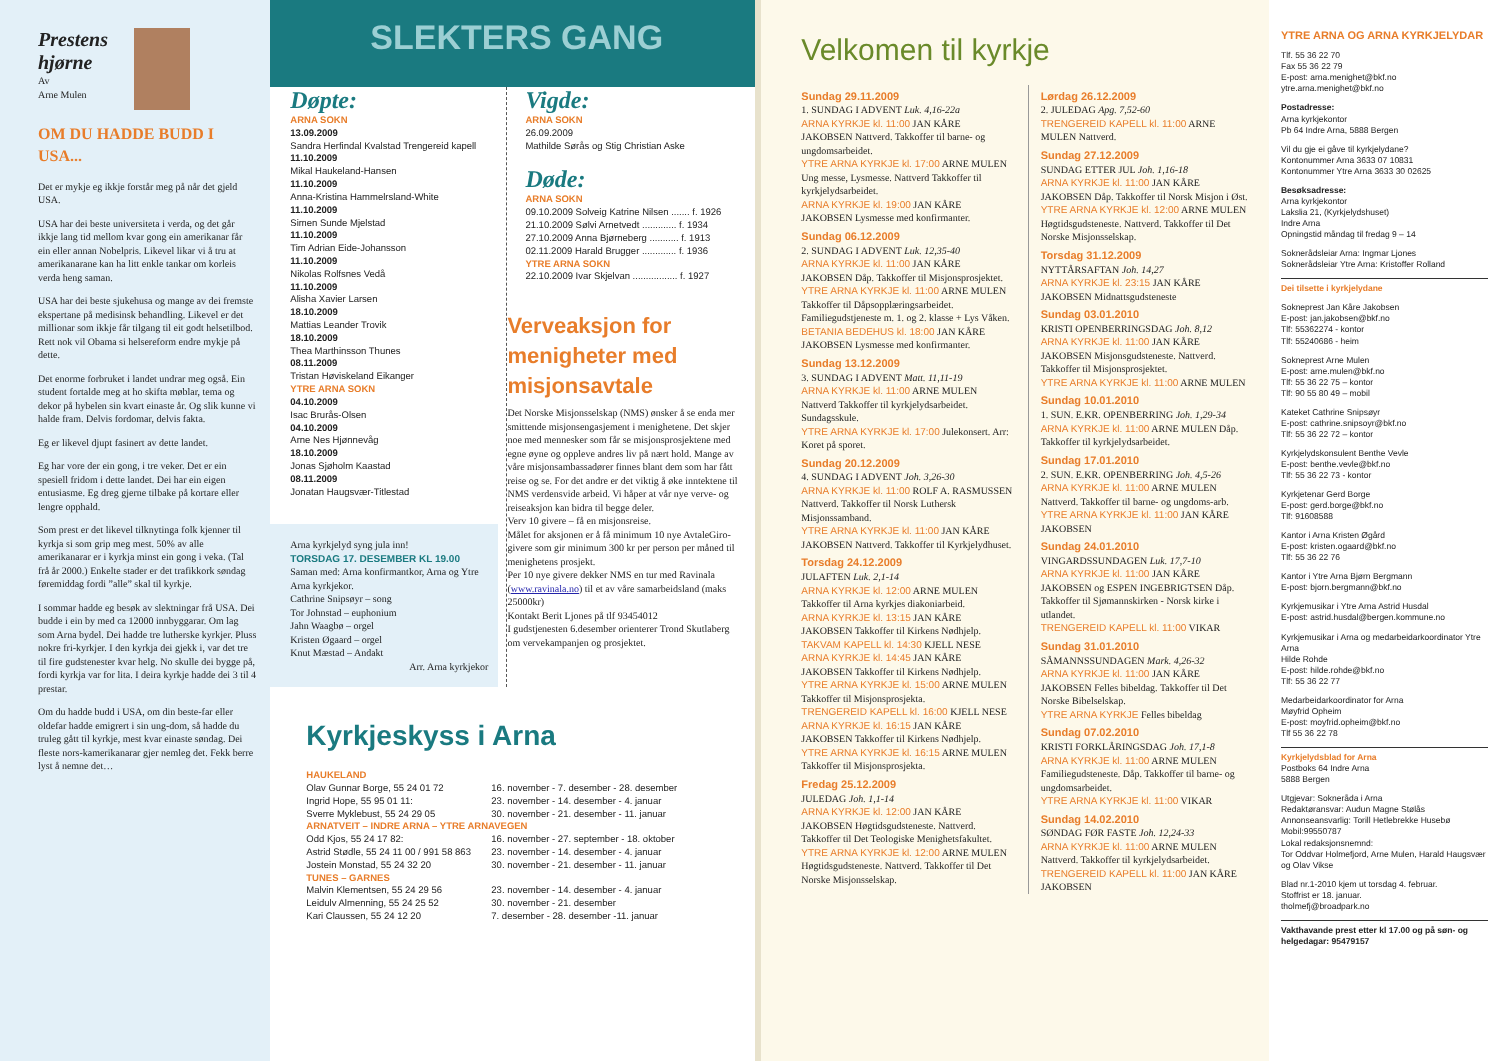Prestens
hjørne
Av
Arne Mulen
OM DU HADDE BUDD I USA...
Det er mykje eg ikkje forstår meg på når det gjeld USA.
USA har dei beste universiteta i verda, og det går ikkje lang tid mellom kvar gong ein amerikanar får ein eller annan Nobelpris. Likevel likar vi å tru at amerikanarane kan ha litt enkle tankar om korleis verda heng saman.
USA har dei beste sjukehusa og mange av dei fremste ekspertane på medisinsk behandling. Likevel er det millionar som ikkje får tilgang til eit godt helsetilbod. Rett nok vil Obama si helsereform endre mykje på dette.
Det enorme forbruket i landet undrar meg også. Ein student fortalde meg at ho skifta møblar, tema og dekor på hybelen sin kvart einaste år. Og slik kunne vi halde fram. Delvis fordomar, delvis fakta.
Eg er likevel djupt fasinert av dette landet.
Eg har vore der ein gong, i tre veker. Det er ein spesiell fridom i dette landet. Dei har ein eigen entusiasme. Eg dreg gjerne tilbake på kortare eller lengre opphald.
Som prest er det likevel tilknytinga folk kjenner til kyrkja si som grip meg mest. 50% av alle amerikanarar er i kyrkja minst ein gong i veka. (Tal frå år 2000.) Enkelte stader er det trafikkork søndag føremiddag fordi ”alle” skal til kyrkje.
I sommar hadde eg besøk av slektningar frå USA. Dei budde i ein by med ca 12000 innbyggarar. Om lag som Arna bydel. Dei hadde tre lutherske kyrkjer. Pluss nokre fri-kyrkjer. I den kyrkja dei gjekk i, var det tre til fire gudstenester kvar helg. No skulle dei bygge på, fordi kyrkja var for lita. I deira kyrkje hadde dei 3 til 4 prestar.
Om du hadde budd i USA, om din beste-far eller oldefar hadde emigrert i sin ung-dom, så hadde du truleg gått til kyrkje, mest kvar einaste søndag. Dei fleste nors-kamerikanarar gjer nemleg det. Fekk berre lyst å nemne det…
SLEKTERS GANG
Døpte:
ARNA SOKN
13.09.2009
Sandra Herfindal Kvalstad Trengereid kapell
11.10.2009
Mikal Haukeland-Hansen
11.10.2009
Anna-Kristina Hammelrsland-White
11.10.2009
Simen Sunde Mjelstad
11.10.2009
Tim Adrian Eide-Johansson
11.10.2009
Nikolas Rolfsnes Vedå
11.10.2009
Alisha Xavier Larsen
18.10.2009
Mattias Leander Trovik
18.10.2009
Thea Marthinsson Thunes
08.11.2009
Tristan Høviskeland Eikanger
YTRE ARNA SOKN
04.10.2009
Isac Brurås-Olsen
04.10.2009
Arne Nes Hjønnevåg
18.10.2009
Jonas Sjøholm Kaastad
08.11.2009
Jonatan Haugsvær-Titlestad
Arna kyrkjelyd syng jula inn!
TORSDAG 17. DESEMBER KL 19.00
Saman med: Arna konfirmantkor, Arna og Ytre Arna kyrkjekor.
Cathrine Snipsøyr – song
Tor Johnstad – euphonium
Jahn Waagbø – orgel
Kristen Øgaard – orgel
Knut Mæstad – Andakt
Arr. Arna kyrkjekor
Vigde:
ARNA SOKN
26.09.2009
Mathilde Sørås og Stig Christian Aske
Døde:
ARNA SOKN
09.10.2009 Solveig Katrine Nilsen ....... f. 1926
21.10.2009 Sølvi Arnetvedt ............. f. 1934
27.10.2009 Anna Bjørneberg ........... f. 1913
02.11.2009 Harald Brugger ............. f. 1936
YTRE ARNA SOKN
22.10.2009 Ivar Skjelvan ................. f. 1927
Verveaksjon for menigheter med misjonsavtale
Det Norske Misjonsselskap (NMS) ønsker å se enda mer smittende misjonsengasjement i menighetene. Det skjer noe med mennesker som får se misjonsprosjektene med egne øyne og oppleve andres liv på nært hold. Mange av våre misjonsambassadører finnes blant dem som har fått reise og se. For det andre er det viktig å øke inntektene til NMS verdensvide arbeid. Vi håper at vår nye verve- og reiseaksjon kan bidra til begge deler.
Verv 10 givere – få en misjonsreise.
Målet for aksjonen er å få minimum 10 nye AvtaleGiro-givere som gir minimum 300 kr per person per måned til menighetens prosjekt.
Per 10 nye givere dekker NMS en tur med Ravinala (www.ravinala.no) til et av våre samarbeidsland (maks 25000kr)
Kontakt Berit Ljones på tlf 93454012
I gudstjenesten 6.desember orienterer Trond Skutlaberg om vervekampanjen og prosjektet.
Kyrkjeskyss i Arna
HAUKELAND
Olav Gunnar Borge, 55 24 01 72
Ingrid Hope, 55 95 01 11:
Sverre Myklebust, 55 24 29 05
16. november - 7. desember - 28. desember
23. november - 14. desember - 4. januar
30. november - 21. desember - 11. januar
ARNATVEIT – INDRE ARNA – YTRE ARNAVEGEN
Odd Kjos, 55 24 17 82:
Astrid Stødle, 55 24 11 00 / 991 58 863
Jostein Monstad, 55 24 32 20
16. november - 27. september - 18. oktober
23. november - 14. desember - 4. januar
30. november - 21. desember - 11. januar
TUNES – GARNES
Malvin Klementsen, 55 24 29 56
Leidulv Almenning, 55 24 25 52
Kari Claussen, 55 24 12 20
23. november - 14. desember - 4. januar
30. november - 21. desember
7. desember - 28. desember -11. januar
Velkomen til kyrkje
Sundag 29.11.2009
1. SUNDAG I ADVENT Luk. 4,16-22a
ARNA KYRKJE kl. 11:00 JAN KÅRE JAKOBSEN Nattverd. Takkoffer til barne- og ungdomsarbeidet.
YTRE ARNA KYRKJE kl. 17:00 ARNE MULEN Ung messe, Lysmesse. Nattverd Takkoffer til kyrkjelydsarbeidet.
ARNA KYRKJE kl. 19:00 JAN KÅRE JAKOBSEN Lysmesse med konfirmanter.
Sundag 06.12.2009
2. SUNDAG I ADVENT Luk. 12,35-40
ARNA KYRKJE kl. 11:00 JAN KÅRE JAKOBSEN Dåp. Takkoffer til Misjonsprosjektet.
YTRE ARNA KYRKJE kl. 11:00 ARNE MULEN Takkoffer til Dåpsopplæringsarbeidet. Familiegudstjeneste m. 1. og 2. klasse + Lys Våken.
BETANIA BEDEHUS kl. 18:00 JAN KÅRE JAKOBSEN Lysmesse med konfirmanter.
Sundag 13.12.2009
3. SUNDAG I ADVENT Matt. 11,11-19
ARNA KYRKJE kl. 11:00 ARNE MULEN Nattverd Takkoffer til kyrkjelydsarbeidet. Sundagsskule.
YTRE ARNA KYRKJE kl. 17:00 Julekonsert. Arr: Koret på sporet.
Sundag 20.12.2009
4. SUNDAG I ADVENT Joh. 3,26-30
ARNA KYRKJE kl. 11:00 ROLF A. RASMUSSEN Nattverd. Takkoffer til Norsk Luthersk Misjonssamband.
YTRE ARNA KYRKJE kl. 11:00 JAN KÅRE JAKOBSEN Nattverd. Takkoffer til Kyrkjelydhuset.
Torsdag 24.12.2009
JULAFTEN Luk. 2,1-14
ARNA KYRKJE kl. 12:00 ARNE MULEN Takkoffer til Arna kyrkjes diakoniarbeid.
ARNA KYRKJE kl. 13:15 JAN KÅRE JAKOBSEN Takkoffer til Kirkens Nødhjelp.
TAKVAM KAPELL kl. 14:30 KJELL NESE
ARNA KYRKJE kl. 14:45 JAN KÅRE JAKOBSEN Takkoffer til Kirkens Nødhjelp.
YTRE ARNA KYRKJE kl. 15:00 ARNE MULEN Takkoffer til Misjonsprosjekta.
TRENGEREID KAPELL kl. 16:00 KJELL NESE
ARNA KYRKJE kl. 16:15 JAN KÅRE JAKOBSEN Takkoffer til Kirkens Nødhjelp.
YTRE ARNA KYRKJE kl. 16:15 ARNE MULEN Takkoffer til Misjonsprosjekta.
Fredag 25.12.2009
JULEDAG Joh. 1,1-14
ARNA KYRKJE kl. 12:00 JAN KÅRE JAKOBSEN Høgtidsgudsteneste. Nattverd. Takkoffer til Det Teologiske Menighetsfakultet.
YTRE ARNA KYRKJE kl. 12:00 ARNE MULEN Høgtidsgudsteneste. Nattverd. Takkoffer til Det Norske Misjonsselskap.
Lørdag 26.12.2009
2. JULEDAG Apg. 7,52-60
TRENGEREID KAPELL kl. 11:00 ARNE MULEN Nattverd.
Sundag 27.12.2009
SUNDAG ETTER JUL Joh. 1,16-18
ARNA KYRKJE kl. 11:00 JAN KÅRE JAKOBSEN Dåp. Takkoffer til Norsk Misjon i Øst.
YTRE ARNA KYRKJE kl. 12:00 ARNE MULEN Høgtidsgudsteneste. Nattverd. Takkoffer til Det Norske Misjonsselskap.
Torsdag 31.12.2009
NYTTÅRSAFTAN Joh. 14,27
ARNA KYRKJE kl. 23:15 JAN KÅRE JAKOBSEN Midnattsgudsteneste
Sundag 03.01.2010
KRISTI OPENBERRINGSDAG Joh. 8,12
ARNA KYRKJE kl. 11:00 JAN KÅRE JAKOBSEN Misjonsgudsteneste. Nattverd. Takkoffer til Misjonsprosjektet.
YTRE ARNA KYRKJE kl. 11:00 ARNE MULEN
Sundag 10.01.2010
1. SUN. E.KR. OPENBERRING Joh. 1,29-34
ARNA KYRKJE kl. 11:00 ARNE MULEN Dåp. Takkoffer til kyrkjelydsarbeidet.
Sundag 17.01.2010
2. SUN. E.KR. OPENBERRING Joh. 4,5-26
ARNA KYRKJE kl. 11:00 ARNE MULEN Nattverd. Takkoffer til barne- og ungdoms-arb.
YTRE ARNA KYRKJE kl. 11:00 JAN KÅRE JAKOBSEN
Sundag 24.01.2010
VINGARDSSUNDAGEN Luk. 17,7-10
ARNA KYRKJE kl. 11:00 JAN KÅRE JAKOBSEN og ESPEN INGEBRIGTSEN Dåp. Takkoffer til Sjømannskirken - Norsk kirke i utlandet.
TRENGEREID KAPELL kl. 11:00 VIKAR
Sundag 31.01.2010
SÅMANNSSUNDAGEN Mark. 4,26-32
ARNA KYRKJE kl. 11:00 JAN KÅRE JAKOBSEN Felles bibeldag. Takkoffer til Det Norske Bibelselskap.
YTRE ARNA KYRKJE Felles bibeldag
Sundag 07.02.2010
KRISTI FORKLÅRINGSDAG Joh. 17,1-8
ARNA KYRKJE kl. 11:00 ARNE MULEN Familiegudsteneste. Dåp. Takkoffer til barne- og ungdomsarbeidet.
YTRE ARNA KYRKJE kl. 11:00 VIKAR
Sundag 14.02.2010
SØNDAG FØR FASTE Joh. 12,24-33
ARNA KYRKJE kl. 11:00 ARNE MULEN Nattverd. Takkoffer til kyrkjelydsarbeidet.
TRENGEREID KAPELL kl. 11:00 JAN KÅRE JAKOBSEN
YTRE ARNA OG ARNA KYRKJELYDAR
Tlf. 55 36 22 70
Fax 55 36 22 79
E-post: arna.menighet@bkf.no
ytre.arna.menighet@bkf.no
Postadresse:
Arna kyrkjekontor
Pb 64 Indre Arna, 5888 Bergen
Vil du gje ei gåve til kyrkjelydane?
Kontonummer Arna 3633 07 10831
Kontonummer Ytre Arna 3633 30 02625
Besøksadresse:
Arna kyrkjekontor
Lakslia 21, (Kyrkjelydshuset)
Indre Arna
Opningstid måndag til fredag 9 – 14
Soknerådsleiar Arna: Ingmar Ljones
Soknerådsleiar Ytre Arna: Kristoffer Rolland
Dei tilsette i kyrkjelydane
Sokneprest Jan Kåre Jakobsen
E-post: jan.jakobsen@bkf.no
Tlf: 55362274 - kontor
Tlf: 55240686 - heim
Sokneprest Arne Mulen
E-post: arne.mulen@bkf.no
Tlf: 55 36 22 75 – kontor
Tlf: 90 55 80 49 – mobil
Kateket Cathrine Snipsøyr
E-post: cathrine.snipsoyr@bkf.no
Tlf: 55 36 22 72 – kontor
Kyrkjelydskonsulent Benthe Vevle
E-post: benthe.vevle@bkf.no
Tlf: 55 36 22 73 - kontor
Kyrkjetenar Gerd Borge
E-post: gerd.borge@bkf.no
Tlf: 91608588
Kantor i Arna Kristen Øgård
E-post: kristen.ogaard@bkf.no
Tlf: 55 36 22 76
Kantor i Ytre Arna Bjørn Bergmann
E-post: bjorn.bergmann@bkf.no
Kyrkjemusikar i Ytre Arna Astrid Husdal
E-post: astrid.husdal@bergen.kommune.no
Kyrkjemusikar i Arna og medarbeidarkoordinator Ytre Arna
Hilde Rohde
E-post: hilde.rohde@bkf.no
Tlf: 55 36 22 77
Medarbeidarkoordinator for Arna
Møyfrid Opheim
E-post: moyfrid.opheim@bkf.no
Tlf 55 36 22 78
Kyrkjelydsblad for Arna
Postboks 64 Indre Arna
5888 Bergen
Utgjevar: Sokneråda i Arna
Redaktøransvar: Audun Magne Stølås
Annonseansvarlig: Torill Hetlebrekke Husebø
Mobil:99550787
Lokal redaksjonsnemnd:
Tor Oddvar Holmefjord, Arne Mulen, Harald Haugsvær og Olav Vikse
Blad nr.1-2010 kjem ut torsdag 4. februar.
Stoffrist er 18. januar.
tholmefj@broadpark.no
Vakthavande prest etter kl 17.00 og på søn- og helgedagar: 95479157